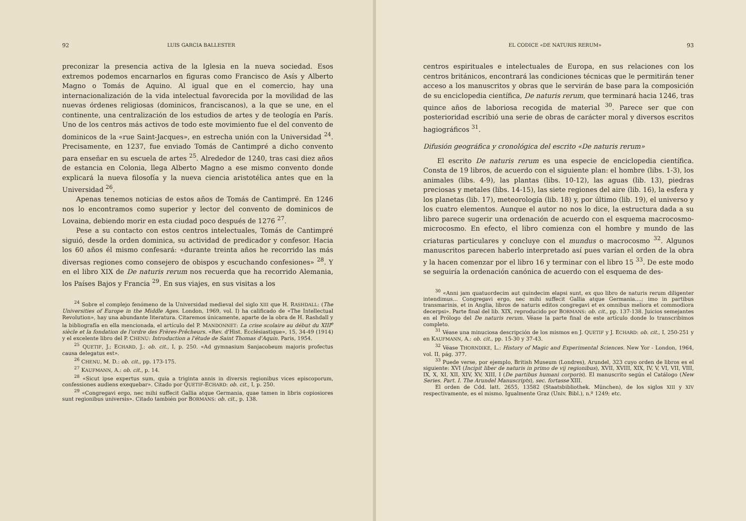92 LUIS GARCIA BALLESTER
preconizar la presencia activa de la Iglesia en la nueva sociedad. Esos extremos podemos encarnarlos en figuras como Francisco de Asís y Alberto Magno o Tomás de Aquino. Al igual que en el comercio, hay una internacionalización de la vida intelectual favorecida por la movilidad de las nuevas órdenes religiosas (dominicos, franciscanos), a la que se une, en el continente, una centralización de los estudios de artes y de teología en París. Uno de los centros más activos de todo este movimiento fue el del convento de dominicos de la «rue Saint-Jacques», en estrecha unión con la Universidad <sup>24</sup>. Precisamente, en 1237, fue enviado Tomás de Cantimpré a dicho convento para enseñar en su escuela de artes <sup>25</sup>. Alrededor de 1240, tras casi diez años de estancia en Colonia, llega Alberto Magno a ese mismo convento donde explicará la nueva filosofía y la nueva ciencia aristotélica antes que en la Universidad <sup>26</sup>.
Apenas tenemos noticias de estos años de Tomás de Cantimpré. En 1246 nos lo encontramos como superior y lector del convento de dominicos de Lovaina, debiendo morir en esta ciudad poco después de 1276 <sup>27</sup>.
Pese a su contacto con estos centros intelectuales, Tomás de Cantimpré siguió, desde la orden dominica, su actividad de predicador y confesor. Hacia los 60 años él mismo confesará: «durante treinta años he recorrido las más diversas regiones como consejero de obispos y escuchando confesiones» <sup>28</sup>. Y en el libro XIX de De naturis rerum nos recuerda que ha recorrido Alemania, los Países Bajos y Francia <sup>29</sup>. En sus viajes, en sus visitas a los
<sup>24</sup> Sobre el complejo fenómeno de la Universidad medieval del siglo XIII que H. RASHDALL: (The Universities of Europe in the Middle Ages. London, 1969, vol. I) ha calificado de «The Intellectual Revolution», hay una abundante literatura. Citaremos únicamente, aparte de la obra de H. Rashdall y la bibliografía en ella mencionada, el artículo del P. MANDONNET: La crise scolaire au début du XIII<sup>e</sup> siècle et la fondation de l'ordre des Frères-Prêcheurs. «Rev. d'Hist. Ecclésiastique», 15, 34-49 (1914) y el excelente libro del P. CHENU: Introduction a l'étude de Saint Thomas d'Aquin. Paris, 1954.
<sup>25</sup> QUETIF, J.; ECHARD, J.: ob. cit., I, p. 250. «Ad gymnasium Sanjacobeum majoris profectus causa delegatus est».
<sup>26</sup> CHENU, M. D.: ob. cit., pp. 173-175.
<sup>27</sup> KAUFMANN, A.: ob. cit., p. 14.
<sup>28</sup> «Sicut ipse expertus sum, quia a triginta annis in diversis regionibus vices episcoporum, confessiones audiens exequebar». Citado por QUETIF-ECHARD: ob. cit., I, p. 250.
<sup>29</sup> «Congregavi ergo, nec mihi suffecit Gallia atque Germania, quae tamen in libris copiosiores sunt regionibus universis». Citado también por BORMANS: ob. cit., p. 138.
EL CODICE «DE NATURIS RERUM» 93
centros espirituales e intelectuales de Europa, en sus relaciones con los centros británicos, encontrará las condiciones técnicas que le permitirán tener acceso a los manuscritos y obras que le servirán de base para la composición de su enciclopedia científica, De naturis rerum, que terminará hacia 1246, tras quince años de laboriosa recogida de material <sup>30</sup>. Parece ser que con posterioridad escribió una serie de obras de carácter moral y diversos escritos hagiográficos <sup>31</sup>.
Difusión geográfica y cronológica del escrito «De naturis rerum»
El escrito De naturis rerum es una especie de enciclopedia científica. Consta de 19 libros, de acuerdo con el siguiente plan: el hombre (libs. 1-3), los animales (libs. 4-9), las plantas (libs. 10-12), las aguas (lib. 13), piedras preciosas y metales (libs. 14-15), las siete regiones del aire (lib. 16), la esfera y los planetas (lib. 17), meteorología (lib. 18) y, por último (lib. 19), el universo y los cuatro elementos. Aunque el autor no nos lo dice, la estructura dada a su libro parece sugerir una ordenación de acuerdo con el esquema macrocosmo-microcosmo. En efecto, el libro comienza con el hombre y mundo de las criaturas particulares y concluye con el mundus o macrocosmo <sup>32</sup>. Algunos manuscritos parecen haberlo interpretado así pues varían el orden de la obra y la hacen comenzar por el libro 16 y terminar con el libro 15 <sup>33</sup>. De este modo se seguiría la ordenación canónica de acuerdo con el esquema de des-
<sup>30</sup> «Anni jam quatuordecim aut quindecim elapsi sunt, ex quo libro de naturis rerum diligenter intendimus... Congregavi ergo, nec mihi suffecit Gallia atque Germania....; imo in partibus transmarinis, et in Anglia, libros de naturis editos congregavi et ex omnibus meliora et commodiora decerpsi». Parte final del lib. XIX, reproducido por BORMANS: ob. cit., pp. 137-138. Juicios semejantes en el Prólogo del De naturis rerum. Véase la parte final de este artículo donde lo transcribimos completo.
<sup>31</sup> Véase una minuciosa descripción de los mismos en J. QUETIF y J. ECHARD: ob. cit., I, 250-251 y en KAUFMANN, A.: ob. cit., pp. 15-30 y 37-43.
<sup>32</sup> Véase THORNDIKE, L.: History of Magic and Experimental Sciences. New Yor - London, 1964, vol. II, pág. 377.
<sup>33</sup> Puede verse, por ejemplo, British Museum (Londres), Arundel, 323 cuyo orden de libros es el siguiente: XVI (Incipit liber de naturis in primo de vij regionibus), XVII, XVIII, XIX, IV, V, VI, VII, VIII, IX, X, XI, XII, XIV, XV, XIII, I (De partibus humani corporis). El manuscrito según el Catálogo (New Series. Part. I. The Arundel Manuscripts), sec. fortasse XIII.
El orden de Cdd. latt. 2655, 13582 (Staatsbibliothek. München), de los siglos XIII y XIV respectivamente, es el mismo. Igualmente Graz (Univ. Bibl.), n.º 1249; etc.